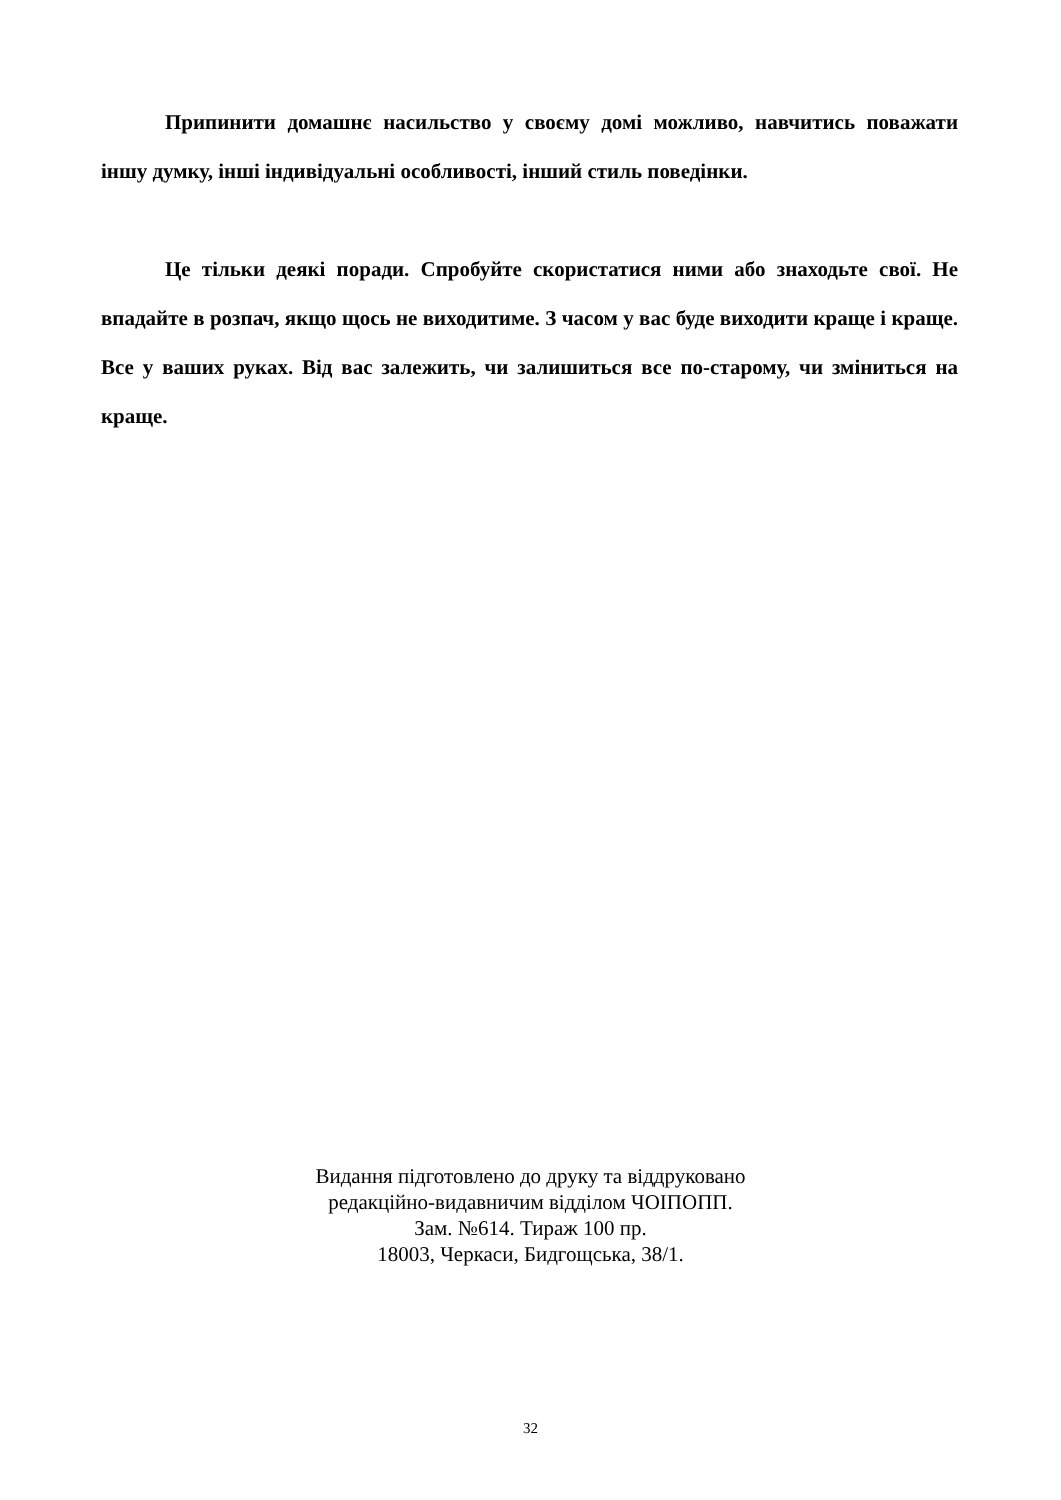Припинити домашнє насильство у своєму домі можливо, навчитись поважати іншу думку, інші індивідуальні особливості, інший стиль поведінки.
Це тільки деякі поради. Спробуйте скористатися ними або знаходьте свої. Не впадайте в розпач, якщо щось не виходитиме. З часом у вас буде виходити краще і краще. Все у ваших руках. Від вас залежить, чи залишиться все по-старому, чи зміниться на краще.
Видання підготовлено до друку та віддруковано
редакційно-видавничим відділом ЧОІПОПП.
Зам. №614. Тираж 100 пр.
18003, Черкаси, Бидгощська, 38/1.
32